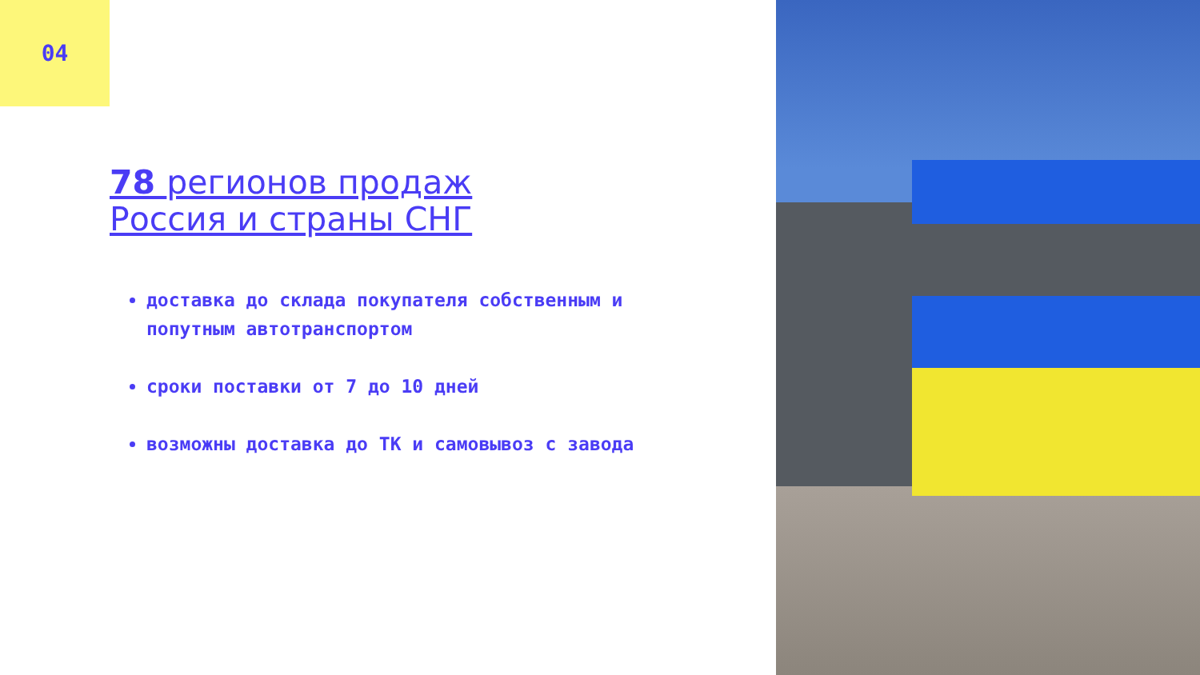04
78 регионов продаж
Россия и страны СНГ
доставка до склада покупателя собственным и попутным автотранспортом
сроки поставки от 7 до 10 дней
возможны доставка до ТК и самовывоз с завода